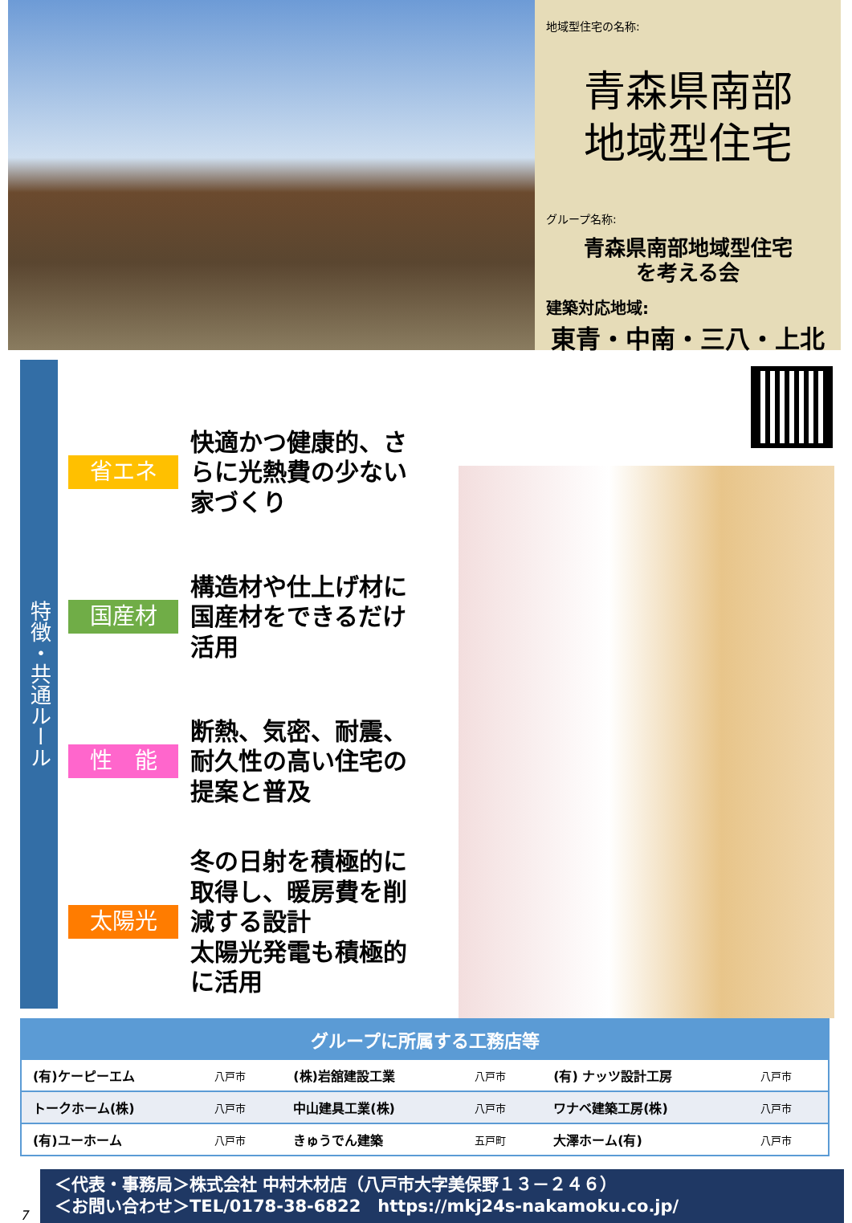地域型住宅の名称:
青森県南部
地域型住宅
グループ名称:
青森県南部地域型住宅
を考える会
建築対応地域:
東青・中南・三八・上北
特徴・共通ルール
省エネ
快適かつ健康的、さらに光熱費の少ない家づくり
国産材
構造材や仕上げ材に国産材をできるだけ活用
性　能
断熱、気密、耐震、耐久性の高い住宅の提案と普及
太陽光
冬の日射を積極的に取得し、暖房費を削減する設計
太陽光発電も積極的に活用
| グループに所属する工務店等 | | | | | |
| --- | --- | --- | --- | --- | --- |
| (有)ケーピーエム | 八戸市 | (株)岩舘建設工業 | 八戸市 | (有) ナッツ設計工房 | 八戸市 |
| トークホーム(株) | 八戸市 | 中山建具工業(株) | 八戸市 | ワナベ建築工房(株) | 八戸市 |
| (有)ユーホーム | 八戸市 | きゅうでん建築 | 五戸町 | 大澤ホーム(有) | 八戸市 |
7
＜代表・事務局＞株式会社 中村木材店（八戸市大字美保野１３－２４６）
＜お問い合わせ＞TEL/0178-38-6822　https://mkj24s-nakamoku.co.jp/